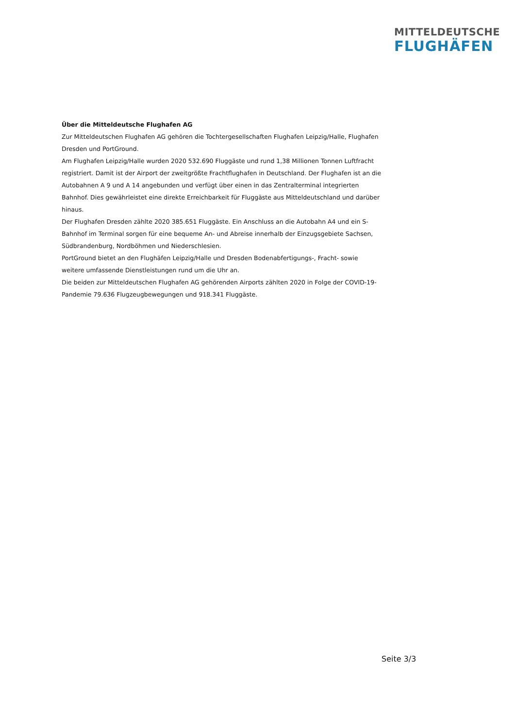MITTELDEUTSCHE
FLUGHÄFEN
Über die Mitteldeutsche Flughafen AG
Zur Mitteldeutschen Flughafen AG gehören die Tochtergesellschaften Flughafen Leipzig/Halle, Flughafen Dresden und PortGround.
Am Flughafen Leipzig/Halle wurden 2020 532.690 Fluggäste und rund 1,38 Millionen Tonnen Luftfracht registriert. Damit ist der Airport der zweitgrößte Frachtflughafen in Deutschland. Der Flughafen ist an die Autobahnen A 9 und A 14 angebunden und verfügt über einen in das Zentralterminal integrierten Bahnhof. Dies gewährleistet eine direkte Erreichbarkeit für Fluggäste aus Mitteldeutschland und darüber hinaus.
Der Flughafen Dresden zählte 2020 385.651 Fluggäste. Ein Anschluss an die Autobahn A4 und ein S-Bahnhof im Terminal sorgen für eine bequeme An- und Abreise innerhalb der Einzugsgebiete Sachsen, Südbrandenburg, Nordböhmen und Niederschlesien.
PortGround bietet an den Flughäfen Leipzig/Halle und Dresden Bodenabfertigungs-, Fracht- sowie weitere umfassende Dienstleistungen rund um die Uhr an.
Die beiden zur Mitteldeutschen Flughafen AG gehörenden Airports zählten 2020 in Folge der COVID-19-Pandemie 79.636 Flugzeugbewegungen und 918.341 Fluggäste.
Seite 3/3